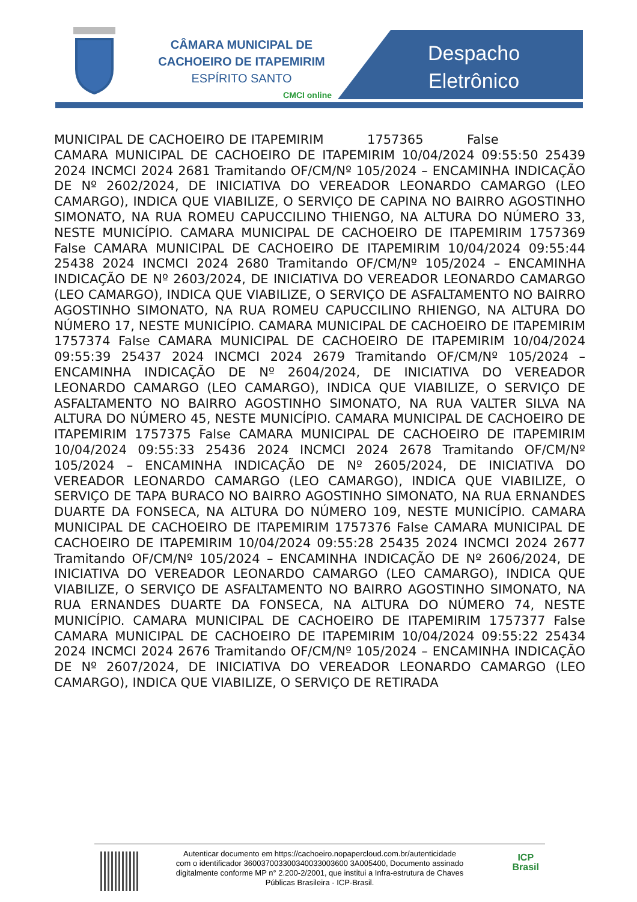CÂMARA MUNICIPAL DE
CACHOEIRO DE ITAPEMIRIM
ESPÍRITO SANTO
CMCI online
Despacho
Eletrônico
MUNICIPAL DE CACHOEIRO DE ITAPEMIRIM 1757365 False CAMARA MUNICIPAL DE CACHOEIRO DE ITAPEMIRIM 10/04/2024 09:55:50 25439 2024 INCMCI 2024 2681 Tramitando OF/CM/Nº 105/2024 – ENCAMINHA INDICAÇÃO DE Nº 2602/2024, DE INICIATIVA DO VEREADOR LEONARDO CAMARGO (LEO CAMARGO), INDICA QUE VIABILIZE, O SERVIÇO DE CAPINA NO BAIRRO AGOSTINHO SIMONATO, NA RUA ROMEU CAPUCCILINO THIENGO, NA ALTURA DO NÚMERO 33, NESTE MUNICÍPIO. CAMARA MUNICIPAL DE CACHOEIRO DE ITAPEMIRIM 1757369 False CAMARA MUNICIPAL DE CACHOEIRO DE ITAPEMIRIM 10/04/2024 09:55:44 25438 2024 INCMCI 2024 2680 Tramitando OF/CM/Nº 105/2024 – ENCAMINHA INDICAÇÃO DE Nº 2603/2024, DE INICIATIVA DO VEREADOR LEONARDO CAMARGO (LEO CAMARGO), INDICA QUE VIABILIZE, O SERVIÇO DE ASFALTAMENTO NO BAIRRO AGOSTINHO SIMONATO, NA RUA ROMEU CAPUCCILINO RHIENGO, NA ALTURA DO NÚMERO 17, NESTE MUNICÍPIO. CAMARA MUNICIPAL DE CACHOEIRO DE ITAPEMIRIM 1757374 False CAMARA MUNICIPAL DE CACHOEIRO DE ITAPEMIRIM 10/04/2024 09:55:39 25437 2024 INCMCI 2024 2679 Tramitando OF/CM/Nº 105/2024 – ENCAMINHA INDICAÇÃO DE Nº 2604/2024, DE INICIATIVA DO VEREADOR LEONARDO CAMARGO (LEO CAMARGO), INDICA QUE VIABILIZE, O SERVIÇO DE ASFALTAMENTO NO BAIRRO AGOSTINHO SIMONATO, NA RUA VALTER SILVA NA ALTURA DO NÚMERO 45, NESTE MUNICÍPIO. CAMARA MUNICIPAL DE CACHOEIRO DE ITAPEMIRIM 1757375 False CAMARA MUNICIPAL DE CACHOEIRO DE ITAPEMIRIM 10/04/2024 09:55:33 25436 2024 INCMCI 2024 2678 Tramitando OF/CM/Nº 105/2024 – ENCAMINHA INDICAÇÃO DE Nº 2605/2024, DE INICIATIVA DO VEREADOR LEONARDO CAMARGO (LEO CAMARGO), INDICA QUE VIABILIZE, O SERVIÇO DE TAPA BURACO NO BAIRRO AGOSTINHO SIMONATO, NA RUA ERNANDES DUARTE DA FONSECA, NA ALTURA DO NÚMERO 109, NESTE MUNICÍPIO. CAMARA MUNICIPAL DE CACHOEIRO DE ITAPEMIRIM 1757376 False CAMARA MUNICIPAL DE CACHOEIRO DE ITAPEMIRIM 10/04/2024 09:55:28 25435 2024 INCMCI 2024 2677 Tramitando OF/CM/Nº 105/2024 – ENCAMINHA INDICAÇÃO DE Nº 2606/2024, DE INICIATIVA DO VEREADOR LEONARDO CAMARGO (LEO CAMARGO), INDICA QUE VIABILIZE, O SERVIÇO DE ASFALTAMENTO NO BAIRRO AGOSTINHO SIMONATO, NA RUA ERNANDES DUARTE DA FONSECA, NA ALTURA DO NÚMERO 74, NESTE MUNICÍPIO. CAMARA MUNICIPAL DE CACHOEIRO DE ITAPEMIRIM 1757377 False CAMARA MUNICIPAL DE CACHOEIRO DE ITAPEMIRIM 10/04/2024 09:55:22 25434 2024 INCMCI 2024 2676 Tramitando OF/CM/Nº 105/2024 – ENCAMINHA INDICAÇÃO DE Nº 2607/2024, DE INICIATIVA DO VEREADOR LEONARDO CAMARGO (LEO CAMARGO), INDICA QUE VIABILIZE, O SERVIÇO DE RETIRADA
Autenticar documento em https://cachoeiro.nopapercloud.com.br/autenticidade
com o identificador 360037003300340033003600 3A005400, Documento assinado
digitalmente conforme MP n° 2.200-2/2001, que institui a Infra-estrutura de Chaves
Públicas Brasileira - ICP-Brasil.
ICP
Brasil